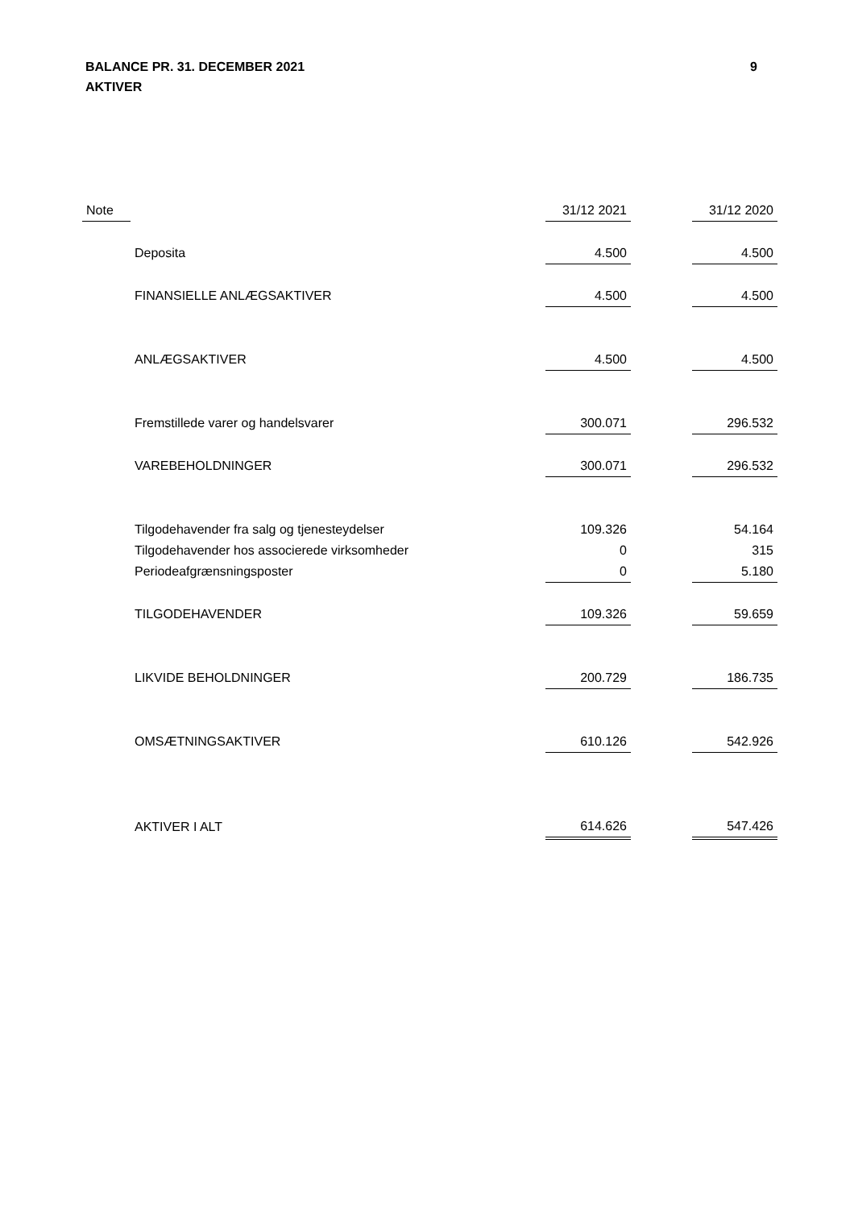BALANCE PR. 31. DECEMBER 2021
AKTIVER
9
| Note | | 31/12 2021 | | 31/12 2020 |
| --- | --- | --- | --- | --- |
| | Deposita | 4.500 | | 4.500 |
| | FINANSIELLE ANLÆGSAKTIVER | 4.500 | | 4.500 |
| | ANLÆGSAKTIVER | 4.500 | | 4.500 |
| | Fremstillede varer og handelsvarer | 300.071 | | 296.532 |
| | VAREBEHOLDNINGER | 300.071 | | 296.532 |
| | Tilgodehavender fra salg og tjenesteydelser | 109.326 | | 54.164 |
| | Tilgodehavender hos associerede virksomheder | 0 | | 315 |
| | Periodeafgrænsningsposter | 0 | | 5.180 |
| | TILGODEHAVENDER | 109.326 | | 59.659 |
| | LIKVIDE BEHOLDNINGER | 200.729 | | 186.735 |
| | OMSÆTNINGSAKTIVER | 610.126 | | 542.926 |
| | AKTIVER I ALT | 614.626 | | 547.426 |